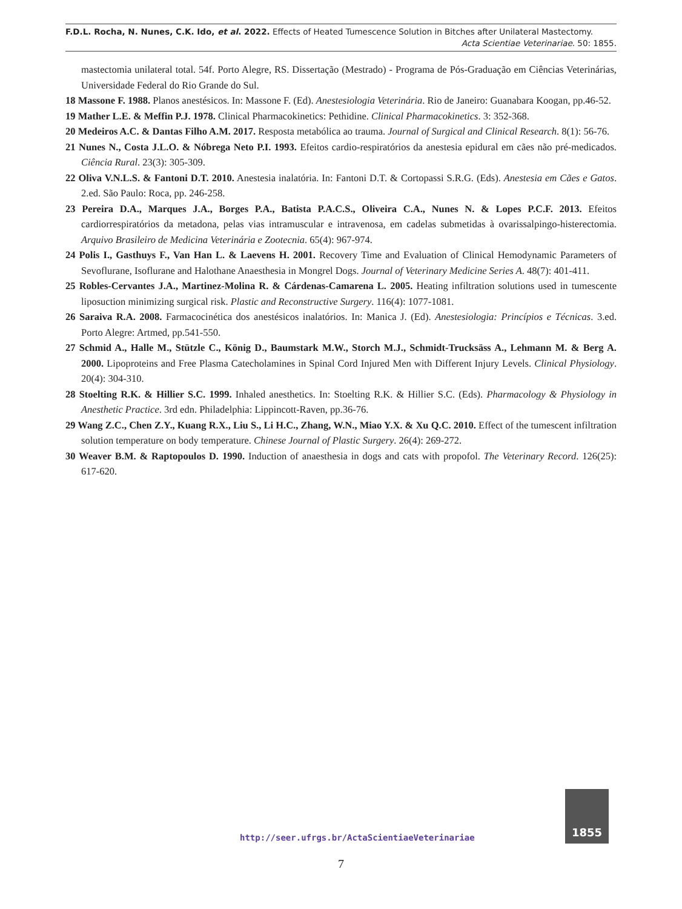F.D.L. Rocha, N. Nunes, C.K. Ido, et al. 2022. Effects of Heated Tumescence Solution in Bitches after Unilateral Mastectomy.
Acta Scientiae Veterinariae. 50: 1855.
mastectomia unilateral total. 54f. Porto Alegre, RS. Dissertação (Mestrado) - Programa de Pós-Graduação em Ciências Veterinárias, Universidade Federal do Rio Grande do Sul.
18 Massone F. 1988. Planos anestésicos. In: Massone F. (Ed). Anestesiologia Veterinária. Rio de Janeiro: Guanabara Koogan, pp.46-52.
19 Mather L.E. & Meffin P.J. 1978. Clinical Pharmacokinetics: Pethidine. Clinical Pharmacokinetics. 3: 352-368.
20 Medeiros A.C. & Dantas Filho A.M. 2017. Resposta metabólica ao trauma. Journal of Surgical and Clinical Research. 8(1): 56-76.
21 Nunes N., Costa J.L.O. & Nóbrega Neto P.I. 1993. Efeitos cardio-respiratórios da anestesia epidural em cães não pré-medicados. Ciência Rural. 23(3): 305-309.
22 Oliva V.N.L.S. & Fantoni D.T. 2010. Anestesia inalatória. In: Fantoni D.T. & Cortopassi S.R.G. (Eds). Anestesia em Cães e Gatos. 2.ed. São Paulo: Roca, pp. 246-258.
23 Pereira D.A., Marques J.A., Borges P.A., Batista P.A.C.S., Oliveira C.A., Nunes N. & Lopes P.C.F. 2013. Efeitos cardiorrespiratórios da metadona, pelas vias intramuscular e intravenosa, em cadelas submetidas à ovarissalpingo-histerectomia. Arquivo Brasileiro de Medicina Veterinária e Zootecnia. 65(4): 967-974.
24 Polis I., Gasthuys F., Van Han L. & Laevens H. 2001. Recovery Time and Evaluation of Clinical Hemodynamic Parameters of Sevoflurane, Isoflurane and Halothane Anaesthesia in Mongrel Dogs. Journal of Veterinary Medicine Series A. 48(7): 401-411.
25 Robles-Cervantes J.A., Martinez-Molina R. & Cárdenas-Camarena L. 2005. Heating infiltration solutions used in tumescente liposuction minimizing surgical risk. Plastic and Reconstructive Surgery. 116(4): 1077-1081.
26 Saraiva R.A. 2008. Farmacocinética dos anestésicos inalatórios. In: Manica J. (Ed). Anestesiologia: Princípios e Técnicas. 3.ed. Porto Alegre: Artmed, pp.541-550.
27 Schmid A., Halle M., Stützle C., König D., Baumstark M.W., Storch M.J., Schmidt-Trucksäss A., Lehmann M. & Berg A. 2000. Lipoproteins and Free Plasma Catecholamines in Spinal Cord Injured Men with Different Injury Levels. Clinical Physiology. 20(4): 304-310.
28 Stoelting R.K. & Hillier S.C. 1999. Inhaled anesthetics. In: Stoelting R.K. & Hillier S.C. (Eds). Pharmacology & Physiology in Anesthetic Practice. 3rd edn. Philadelphia: Lippincott-Raven, pp.36-76.
29 Wang Z.C., Chen Z.Y., Kuang R.X., Liu S., Li H.C., Zhang, W.N., Miao Y.X. & Xu Q.C. 2010. Effect of the tumescent infiltration solution temperature on body temperature. Chinese Journal of Plastic Surgery. 26(4): 269-272.
30 Weaver B.M. & Raptopoulos D. 1990. Induction of anaesthesia in dogs and cats with propofol. The Veterinary Record. 126(25): 617-620.
http://seer.ufrgs.br/ActaScientiaeVeterinariae
1855
7